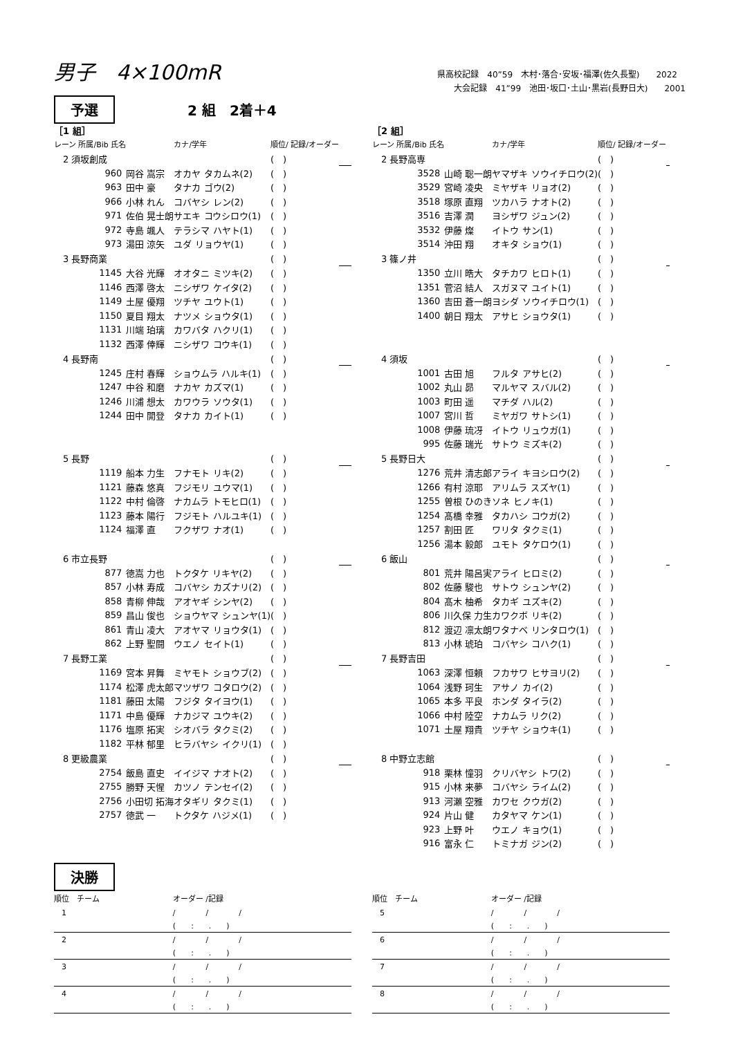男子　4×100mR
県高校記録　40”59　木村･落合･安坂･福澤(佐久長聖)　　2022
　　大会記録　41”99　池田･坂口･土山･黒岩(長野日大)　　2001
予選 2 組　2着＋4
［1 組］
| レーン 所属/Bib 氏名 | | カナ/学年 | 順位/ 記録/オーダー | |
| --- | --- | --- | --- | --- |
| 2 須坂創成 | | | ( ) | |
| 960 | 岡谷 嵩宗 | オカヤ タカムネ(2) | ( ) | |
| 963 | 田中 豪 | タナカ ゴウ(2) | ( ) | |
| 966 | 小林 れん | コバヤシ レン(2) | ( ) | |
| 971 | 佐伯 晃士朗 | サエキ コウシロウ(1) | ( ) | |
| 972 | 寺島 颯人 | テラシマ ハヤト(1) | ( ) | |
| 973 | 湯田 涼矢 | ユダ リョウヤ(1) | ( ) | |
| 3 長野商業 | | | ( ) | |
| 1145 | 大谷 光輝 | オオタニ ミツキ(2) | ( ) | |
| 1146 | 西澤 啓太 | ニシザワ ケイタ(2) | ( ) | |
| 1149 | 土屋 優翔 | ツチヤ ユウト(1) | ( ) | |
| 1150 | 夏目 翔太 | ナツメ ショウタ(1) | ( ) | |
| 1131 | 川端 珀璃 | カワバタ ハクリ(1) | ( ) | |
| 1132 | 西澤 倖輝 | ニシザワ コウキ(1) | ( ) | |
| 4 長野南 | | | ( ) | |
| 1245 | 庄村 春輝 | ショウムラ ハルキ(1) | ( ) | |
| 1247 | 中谷 和磨 | ナカヤ カズマ(1) | ( ) | |
| 1246 | 川浦 想太 | カワウラ ソウタ(1) | ( ) | |
| 1244 | 田中 開登 | タナカ カイト(1) | ( ) | |
| 5 長野 | | | ( ) | |
| 1119 | 船本 力生 | フナモト リキ(2) | ( ) | |
| 1121 | 藤森 悠真 | フジモリ ユウマ(1) | ( ) | |
| 1122 | 中村 倫啓 | ナカムラ トモヒロ(1) | ( ) | |
| 1123 | 藤本 陽行 | フジモト ハルユキ(1) | ( ) | |
| 1124 | 福澤 直 | フクザワ ナオ(1) | ( ) | |
| 6 市立長野 | | | ( ) | |
| 877 | 徳嵩 力也 | トクタケ リキヤ(2) | ( ) | |
| 857 | 小林 寿成 | コバヤシ カズナリ(2) | ( ) | |
| 858 | 青柳 伸哉 | アオヤギ シンヤ(2) | ( ) | |
| 859 | 昌山 俊也 | ショウヤマ シュンヤ(1) | ( ) | |
| 861 | 青山 凌大 | アオヤマ リョウタ(1) | ( ) | |
| 862 | 上野 聖闘 | ウエノ セイト(1) | ( ) | |
| 7 長野工業 | | | ( ) | |
| 1169 | 宮本 昇舞 | ミヤモト ショウブ(2) | ( ) | |
| 1174 | 松澤 虎太郎 | マツザワ コタロウ(2) | ( ) | |
| 1181 | 藤田 太陽 | フジタ タイヨウ(1) | ( ) | |
| 1171 | 中島 優輝 | ナカジマ ユウキ(2) | ( ) | |
| 1176 | 塩原 拓実 | シオバラ タクミ(2) | ( ) | |
| 1182 | 平林 郁里 | ヒラバヤシ イクリ(1) | ( ) | |
| 8 更級農業 | | | ( ) | |
| 2754 | 飯島 直史 | イイジマ ナオト(2) | ( ) | |
| 2755 | 勝野 天惺 | カツノ テンセイ(2) | ( ) | |
| 2756 | 小田切 拓海 | オタギリ タクミ(1) | ( ) | |
| 2757 | 徳武 一 | トクタケ ハジメ(1) | ( ) | |
［2 組］
| レーン 所属/Bib 氏名 | | カナ/学年 | 順位/ 記録/オーダー | |
| --- | --- | --- | --- | --- |
| 2 長野高専 | | | ( ) | |
| 3528 | 山崎 聡一朗 | ヤマザキ ソウイチロウ(2) | ( ) | |
| 3529 | 宮崎 凌央 | ミヤザキ リョオ(2) | ( ) | |
| 3518 | 塚原 直翔 | ツカハラ ナオト(2) | ( ) | |
| 3516 | 吉澤 潤 | ヨシザワ ジュン(2) | ( ) | |
| 3532 | 伊藤 燦 | イトウ サン(1) | ( ) | |
| 3514 | 沖田 翔 | オキタ ショウ(1) | ( ) | |
| 3 篠ノ井 | | | ( ) | |
| 1350 | 立川 晧大 | タチカワ ヒロト(1) | ( ) | |
| 1351 | 菅沼 結人 | スガヌマ ユイト(1) | ( ) | |
| 1360 | 吉田 蒼一朗 | ヨシダ ソウイチロウ(1) | ( ) | |
| 1400 | 朝日 翔太 | アサヒ ショウタ(1) | ( ) | |
| 4 須坂 | | | ( ) | |
| 1001 | 古田 旭 | フルタ アサヒ(2) | ( ) | |
| 1002 | 丸山 昴 | マルヤマ スバル(2) | ( ) | |
| 1003 | 町田 遥 | マチダ ハル(2) | ( ) | |
| 1007 | 宮川 哲 | ミヤガワ サトシ(1) | ( ) | |
| 1008 | 伊藤 琉冴 | イトウ リュウガ(1) | ( ) | |
| 995 | 佐藤 瑞光 | サトウ ミズキ(2) | ( ) | |
| 5 長野日大 | | | ( ) | |
| 1276 | 荒井 清志郎 | アライ キヨシロウ(2) | ( ) | |
| 1266 | 有村 涼耶 | アリムラ スズヤ(1) | ( ) | |
| 1255 | 曽根 ひのき | ソネ ヒノキ(1) | ( ) | |
| 1254 | 髙橋 幸雅 | タカハシ コウガ(2) | ( ) | |
| 1257 | 割田 匠 | ワリタ タクミ(1) | ( ) | |
| 1256 | 湯本 毅郎 | ユモト タケロウ(1) | ( ) | |
| 6 飯山 | | | ( ) | |
| 801 | 荒井 陽呂実 | アライ ヒロミ(2) | ( ) | |
| 802 | 佐藤 駿也 | サトウ シュンヤ(2) | ( ) | |
| 804 | 髙木 柚希 | タカギ ユズキ(2) | ( ) | |
| 806 | 川久保 力生 | カワクボ リキ(2) | ( ) | |
| 812 | 渡辺 凛太朗 | ワタナベ リンタロウ(1) | ( ) | |
| 813 | 小林 琥珀 | コバヤシ コハク(1) | ( ) | |
| 7 長野吉田 | | | ( ) | |
| 1063 | 深澤 恒頼 | フカサワ ヒサヨリ(2) | ( ) | |
| 1064 | 浅野 珂生 | アサノ カイ(2) | ( ) | |
| 1065 | 本多 平良 | ホンダ タイラ(2) | ( ) | |
| 1066 | 中村 陸空 | ナカムラ リク(2) | ( ) | |
| 1071 | 土屋 翔貴 | ツチヤ ショウキ(1) | ( ) | |
| 8 中野立志館 | | | ( ) | |
| 918 | 栗林 憧羽 | クリバヤシ トワ(2) | ( ) | |
| 915 | 小林 来夢 | コバヤシ ライム(2) | ( ) | |
| 913 | 河瀬 空雅 | カワセ クウガ(2) | ( ) | |
| 924 | 片山 健 | カタヤマ ケン(1) | ( ) | |
| 923 | 上野 叶 | ウエノ キョウ(1) | ( ) | |
| 916 | 富永 仁 | トミナガ ジン(2) | ( ) | |
決勝
| 順位 チーム | オーダー /記録 |
| --- | --- |
| 1 | / / / |
| | ( : . ) |
| 2 | / / / |
| | ( : . ) |
| 3 | / / / |
| | ( : . ) |
| 4 | / / / |
| | ( : . ) |
| 順位 チーム | オーダー /記録 |
| --- | --- |
| 5 | / / / |
| | ( : . ) |
| 6 | / / / |
| | ( : . ) |
| 7 | / / / |
| | ( : . ) |
| 8 | / / / |
| | ( : . ) |